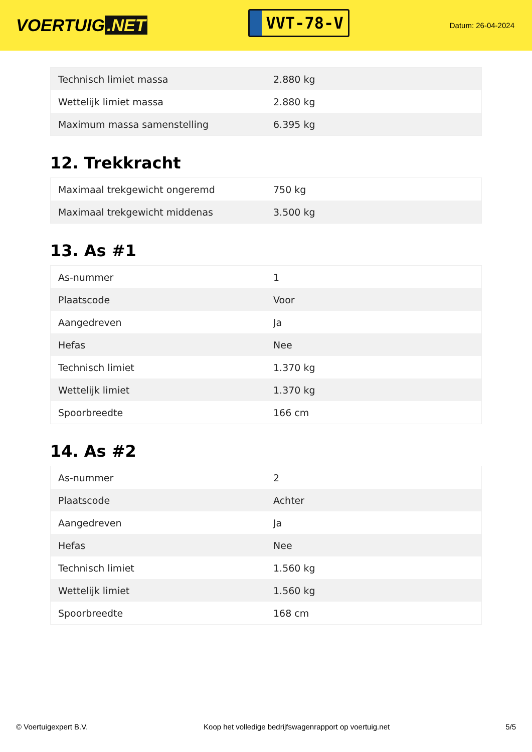VOERTUIG.NET
VVT-78-V
Datum: 26-04-2024
| Technisch limiet massa | 2.880 kg |
| Wettelijk limiet massa | 2.880 kg |
| Maximum massa samenstelling | 6.395 kg |
12. Trekkracht
| Maximaal trekgewicht ongeremd | 750 kg |
| Maximaal trekgewicht middenas | 3.500 kg |
13. As #1
| As-nummer | 1 |
| Plaatscode | Voor |
| Aangedreven | Ja |
| Hefas | Nee |
| Technisch limiet | 1.370 kg |
| Wettelijk limiet | 1.370 kg |
| Spoorbreedte | 166 cm |
14. As #2
| As-nummer | 2 |
| Plaatscode | Achter |
| Aangedreven | Ja |
| Hefas | Nee |
| Technisch limiet | 1.560 kg |
| Wettelijk limiet | 1.560 kg |
| Spoorbreedte | 168 cm |
© Voertuigexpert B.V. Koop het volledige bedrijfswagenrapport op voertuig.net 5/5